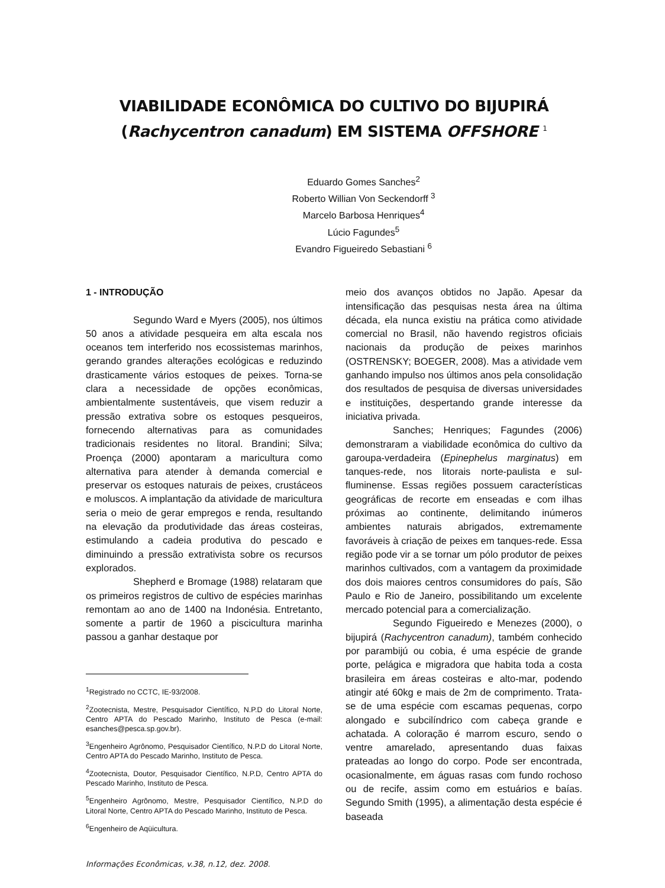VIABILIDADE ECONÔMICA DO CULTIVO DO BIJUPIRÁ
(Rachycentron canadum) EM SISTEMA OFFSHORE <sup>1</sup>
Eduardo Gomes Sanches<sup>2</sup>
Roberto Willian Von Seckendorff <sup>3</sup>
Marcelo Barbosa Henriques<sup>4</sup>
Lúcio Fagundes<sup>5</sup>
Evandro Figueiredo Sebastiani <sup>6</sup>
1 - INTRODUÇÃO
Segundo Ward e Myers (2005), nos últimos 50 anos a atividade pesqueira em alta escala nos oceanos tem interferido nos ecossistemas marinhos, gerando grandes alterações ecológicas e reduzindo drasticamente vários estoques de peixes. Torna-se clara a necessidade de opções econômicas, ambientalmente sustentáveis, que visem reduzir a pressão extrativa sobre os estoques pesqueiros, fornecendo alternativas para as comunidades tradicionais residentes no litoral. Brandini; Silva; Proença (2000) apontaram a maricultura como alternativa para atender à demanda comercial e preservar os estoques naturais de peixes, crustáceos e moluscos. A implantação da atividade de maricultura seria o meio de gerar empregos e renda, resultando na elevação da produtividade das áreas costeiras, estimulando a cadeia produtiva do pescado e diminuindo a pressão extrativista sobre os recursos explorados.
Shepherd e Bromage (1988) relataram que os primeiros registros de cultivo de espécies marinhas remontam ao ano de 1400 na Indonésia. Entretanto, somente a partir de 1960 a piscicultura marinha passou a ganhar destaque por
<sup>1</sup> Registrado no CCTC, IE-93/2008.
<sup>2</sup> Zootecnista, Mestre, Pesquisador Científico, N.P.D do Litoral Norte, Centro APTA do Pescado Marinho, Instituto de Pesca (e-mail: esanches@pesca.sp.gov.br).
<sup>3</sup> Engenheiro Agrônomo, Pesquisador Científico, N.P.D do Litoral Norte, Centro APTA do Pescado Marinho, Instituto de Pesca.
<sup>4</sup> Zootecnista, Doutor, Pesquisador Científico, N.P.D, Centro APTA do Pescado Marinho, Instituto de Pesca.
<sup>5</sup> Engenheiro Agrônomo, Mestre, Pesquisador Científico, N.P.D do Litoral Norte, Centro APTA do Pescado Marinho, Instituto de Pesca.
<sup>6</sup> Engenheiro de Aqüicultura.
Informações Econômicas, v.38, n.12, dez. 2008.
meio dos avanços obtidos no Japão. Apesar da intensificação das pesquisas nesta área na última década, ela nunca existiu na prática como atividade comercial no Brasil, não havendo registros oficiais nacionais da produção de peixes marinhos (OSTRENSKY; BOEGER, 2008). Mas a atividade vem ganhando impulso nos últimos anos pela consolidação dos resultados de pesquisa de diversas universidades e instituições, despertando grande interesse da iniciativa privada.
Sanches; Henriques; Fagundes (2006) demonstraram a viabilidade econômica do cultivo da garoupa-verdadeira (Epinephelus marginatus) em tanques-rede, nos litorais norte-paulista e sul-fluminense. Essas regiões possuem características geográficas de recorte em enseadas e com ilhas próximas ao continente, delimitando inúmeros ambientes naturais abrigados, extremamente favoráveis à criação de peixes em tanques-rede. Essa região pode vir a se tornar um pólo produtor de peixes marinhos cultivados, com a vantagem da proximidade dos dois maiores centros consumidores do país, São Paulo e Rio de Janeiro, possibilitando um excelente mercado potencial para a comercialização.
Segundo Figueiredo e Menezes (2000), o bijupirá (Rachycentron canadum), também conhecido por parambijú ou cobia, é uma espécie de grande porte, pelágica e migradora que habita toda a costa brasileira em áreas costeiras e alto-mar, podendo atingir até 60kg e mais de 2m de comprimento. Trata-se de uma espécie com escamas pequenas, corpo alongado e subcilíndrico com cabeça grande e achatada. A coloração é marrom escuro, sendo o ventre amarelado, apresentando duas faixas prateadas ao longo do corpo. Pode ser encontrada, ocasionalmente, em águas rasas com fundo rochoso ou de recife, assim como em estuários e baías. Segundo Smith (1995), a alimentação desta espécie é baseada